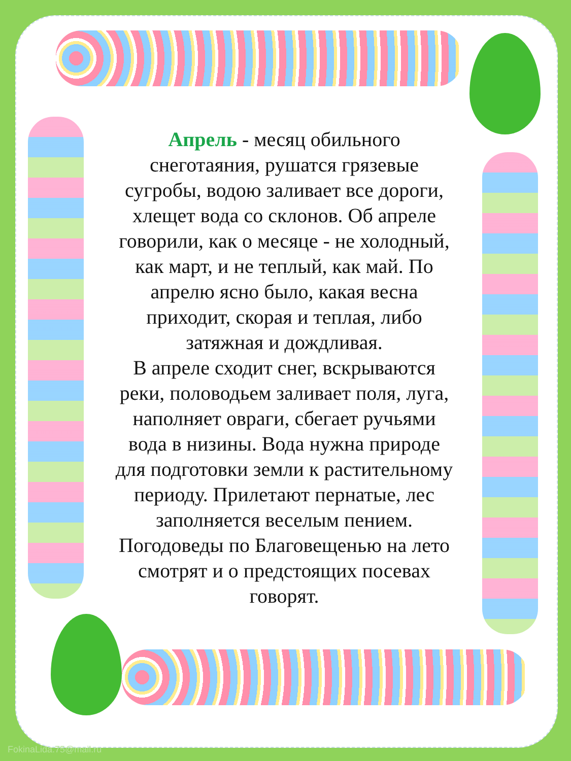Апрель - месяц обильного снеготаяния, рушатся грязевые сугробы, водою заливает все дороги, хлещет вода со склонов. Об апреле говорили, как о месяце - не холодный, как март, и не теплый, как май. По апрелю ясно было, какая весна приходит, скорая и теплая, либо затяжная и дождливая.
В апреле сходит снег, вскрываются реки, половодьем заливает поля, луга, наполняет овраги, сбегает ручьями вода в низины. Вода нужна природе для подготовки земли к растительному периоду. Прилетают пернатые, лес заполняется веселым пением. Погодоведы по Благовещенью на лето смотрят и о предстоящих посевах говорят.
FokinaLida.75@mail.ru